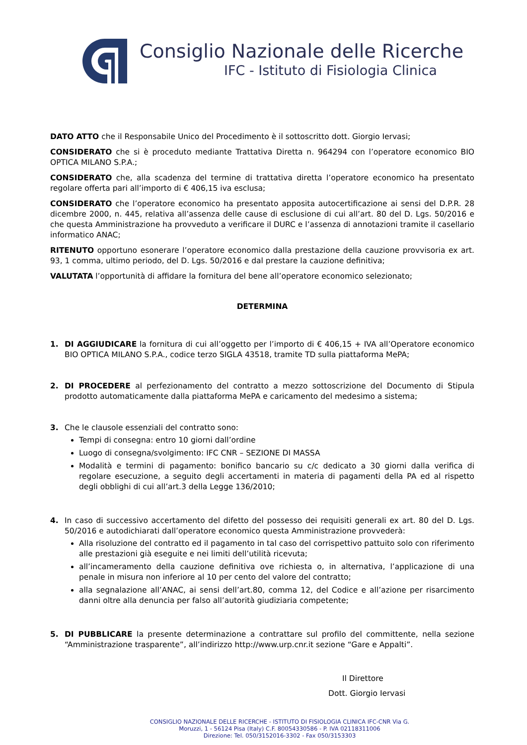Consiglio Nazionale delle Ricerche
IFC - Istituto di Fisiologia Clinica
DATO ATTO che il Responsabile Unico del Procedimento è il sottoscritto dott. Giorgio Iervasi;
CONSIDERATO che si è proceduto mediante Trattativa Diretta n. 964294 con l’operatore economico BIO OPTICA MILANO S.P.A.;
CONSIDERATO che, alla scadenza del termine di trattativa diretta l’operatore economico ha presentato regolare offerta pari all’importo di € 406,15 iva esclusa;
CONSIDERATO che l’operatore economico ha presentato apposita autocertificazione ai sensi del D.P.R. 28 dicembre 2000, n. 445, relativa all’assenza delle cause di esclusione di cui all’art. 80 del D. Lgs. 50/2016 e che questa Amministrazione ha provveduto a verificare il DURC e l’assenza di annotazioni tramite il casellario informatico ANAC;
RITENUTO opportuno esonerare l’operatore economico dalla prestazione della cauzione provvisoria ex art. 93, 1 comma, ultimo periodo, del D. Lgs. 50/2016 e dal prestare la cauzione definitiva;
VALUTATA l’opportunità di affidare la fornitura del bene all’operatore economico selezionato;
DETERMINA
1. DI AGGIUDICARE la fornitura di cui all’oggetto per l’importo di € 406,15 + IVA all’Operatore economico BIO OPTICA MILANO S.P.A., codice terzo SIGLA 43518, tramite TD sulla piattaforma MePA;
2. DI PROCEDERE al perfezionamento del contratto a mezzo sottoscrizione del Documento di Stipula prodotto automaticamente dalla piattaforma MePA e caricamento del medesimo a sistema;
3. Che le clausole essenziali del contratto sono:
Tempi di consegna: entro 10 giorni dall’ordine
Luogo di consegna/svolgimento: IFC CNR – SEZIONE DI MASSA
Modalità e termini di pagamento: bonifico bancario su c/c dedicato a 30 giorni dalla verifica di regolare esecuzione, a seguito degli accertamenti in materia di pagamenti della PA ed al rispetto degli obblighi di cui all’art.3 della Legge 136/2010;
4. In caso di successivo accertamento del difetto del possesso dei requisiti generali ex art. 80 del D. Lgs. 50/2016 e autodichiarati dall’operatore economico questa Amministrazione provvederà:
Alla risoluzione del contratto ed il pagamento in tal caso del corrispettivo pattuito solo con riferimento alle prestazioni già eseguite e nei limiti dell’utilità ricevuta;
all’incameramento della cauzione definitiva ove richiesta o, in alternativa, l’applicazione di una penale in misura non inferiore al 10 per cento del valore del contratto;
alla segnalazione all’ANAC, ai sensi dell’art.80, comma 12, del Codice e all’azione per risarcimento danni oltre alla denuncia per falso all’autorità giudiziaria competente;
5. DI PUBBLICARE la presente determinazione a contrattare sul profilo del committente, nella sezione “Amministrazione trasparente”, all’indirizzo http://www.urp.cnr.it sezione “Gare e Appalti”.
Il Direttore
Dott. Giorgio Iervasi
CONSIGLIO NAZIONALE DELLE RICERCHE - ISTITUTO DI FISIOLOGIA CLINICA IFC-CNR Via G.
Moruzzi, 1 - 56124 Pisa (Italy) C.F. 80054330586 - P. IVA 02118311006
Direzione: Tel. 050/3152016-3302 - Fax 050/3153303